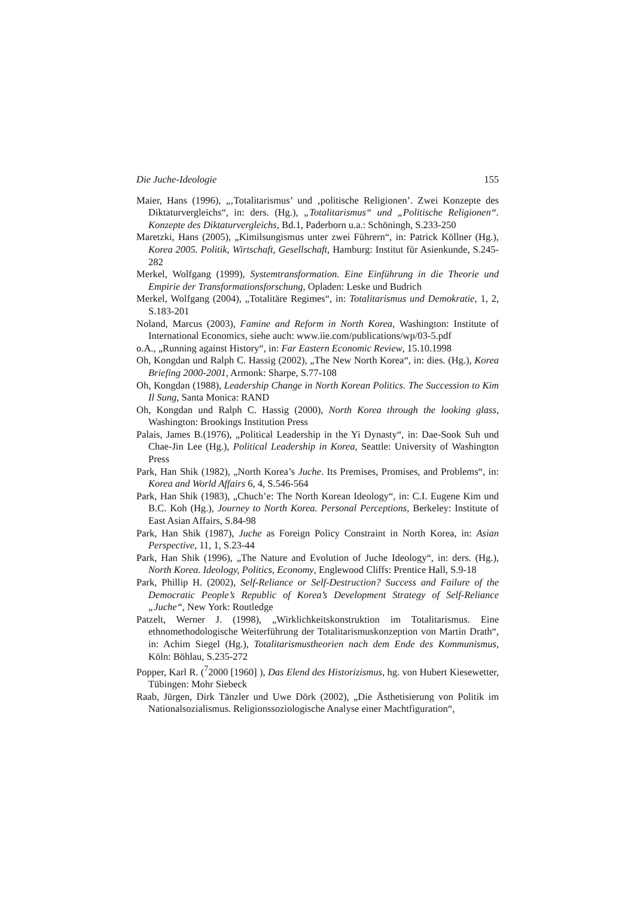Die Juche-Ideologie 155
Maier, Hans (1996), „‚Totalitarismus’ und ‚politische Religionen’. Zwei Konzepte des Diktaturvergleichs“, in: ders. (Hg.), „Totalitarismus“ und „Politische Religionen“. Konzepte des Diktaturvergleichs, Bd.1, Paderborn u.a.: Schöningh, S.233-250
Maretzki, Hans (2005), „Kimilsungismus unter zwei Führern“, in: Patrick Köllner (Hg.), Korea 2005. Politik, Wirtschaft, Gesellschaft, Hamburg: Institut für Asienkunde, S.245-282
Merkel, Wolfgang (1999), Systemtransformation. Eine Einführung in die Theorie und Empirie der Transformationsforschung, Opladen: Leske und Budrich
Merkel, Wolfgang (2004), „Totalitäre Regimes“, in: Totalitarismus und Demokratie, 1, 2, S.183-201
Noland, Marcus (2003), Famine and Reform in North Korea, Washington: Institute of International Economics, siehe auch: www.iie.com/publications/wp/03-5.pdf
o.A., „Running against History“, in: Far Eastern Economic Review, 15.10.1998
Oh, Kongdan und Ralph C. Hassig (2002), „The New North Korea“, in: dies. (Hg.), Korea Briefing 2000-2001, Armonk: Sharpe, S.77-108
Oh, Kongdan (1988), Leadership Change in North Korean Politics. The Succession to Kim Il Sung, Santa Monica: RAND
Oh, Kongdan und Ralph C. Hassig (2000), North Korea through the looking glass, Washington: Brookings Institution Press
Palais, James B.(1976), „Political Leadership in the Yi Dynasty“, in: Dae-Sook Suh und Chae-Jin Lee (Hg.), Political Leadership in Korea, Seattle: University of Washington Press
Park, Han Shik (1982), „North Korea’s Juche. Its Premises, Promises, and Problems“, in: Korea and World Affairs 6, 4, S.546-564
Park, Han Shik (1983), „Chuch’e: The North Korean Ideology“, in: C.I. Eugene Kim und B.C. Koh (Hg.), Journey to North Korea. Personal Perceptions, Berkeley: Institute of East Asian Affairs, S.84-98
Park, Han Shik (1987), Juche as Foreign Policy Constraint in North Korea, in: Asian Perspective, 11, 1, S.23-44
Park, Han Shik (1996), „The Nature and Evolution of Juche Ideology“, in: ders. (Hg.), North Korea. Ideology, Politics, Economy, Englewood Cliffs: Prentice Hall, S.9-18
Park, Phillip H. (2002), Self-Reliance or Self-Destruction? Success and Failure of the Democratic People’s Republic of Korea’s Development Strategy of Self-Reliance „Juche“, New York: Routledge
Patzelt, Werner J. (1998), „Wirklichkeitskonstruktion im Totalitarismus. Eine ethnomethodologische Weiterführung der Totalitarismuskonzeption von Martin Drath“, in: Achim Siegel (Hg.), Totalitarismustheorien nach dem Ende des Kommunismus, Köln: Böhlau, S.235-272
Popper, Karl R. (<sup>7</sup>2000 [1960] ), Das Elend des Historizismus, hg. von Hubert Kiesewetter, Tübingen: Mohr Siebeck
Raab, Jürgen, Dirk Tänzler und Uwe Dörk (2002), „Die Ästhetisierung von Politik im Nationalsozialismus. Religionssoziologische Analyse einer Machtfiguration“,